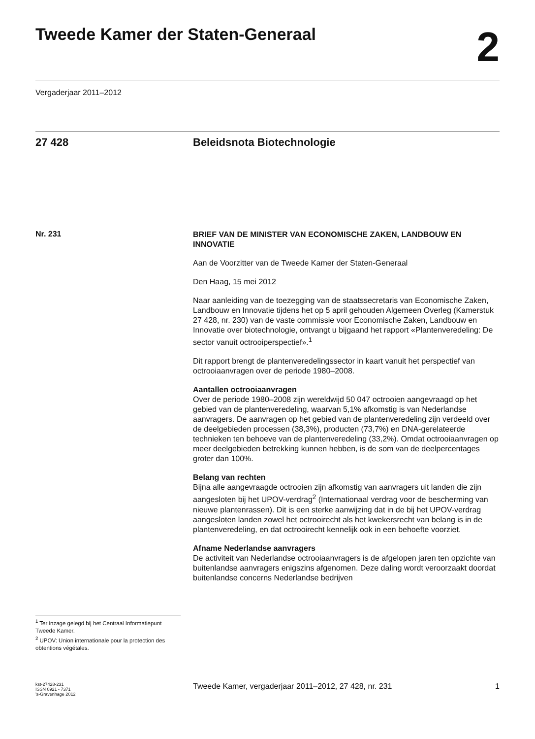Tweede Kamer der Staten-Generaal
2
Vergaderjaar 2011–2012
27 428 Beleidsnota Biotechnologie
Nr. 231
<sup>1</sup> Ter inzage gelegd bij het Centraal Informatiepunt Tweede Kamer.
<sup>2</sup> UPOV: Union internationale pour la protection des obtentions végétales.
BRIEF VAN DE MINISTER VAN ECONOMISCHE ZAKEN, LANDBOUW EN INNOVATIE
Aan de Voorzitter van de Tweede Kamer der Staten-Generaal
Den Haag, 15 mei 2012
Naar aanleiding van de toezegging van de staatssecretaris van Economische Zaken, Landbouw en Innovatie tijdens het op 5 april gehouden Algemeen Overleg (Kamerstuk 27 428, nr. 230) van de vaste commissie voor Economische Zaken, Landbouw en Innovatie over biotechnologie, ontvangt u bijgaand het rapport «Plantenveredeling: De sector vanuit octrooiperspectief».<sup>1</sup>
Dit rapport brengt de plantenveredelingssector in kaart vanuit het perspectief van octrooiaanvragen over de periode 1980–2008.
Aantallen octrooiaanvragen
Over de periode 1980–2008 zijn wereldwijd 50 047 octrooien aangevraagd op het gebied van de plantenveredeling, waarvan 5,1% afkomstig is van Nederlandse aanvragers. De aanvragen op het gebied van de plantenveredeling zijn verdeeld over de deelgebieden processen (38,3%), producten (73,7%) en DNA-gerelateerde technieken ten behoeve van de plantenveredeling (33,2%). Omdat octrooiaanvragen op meer deelgebieden betrekking kunnen hebben, is de som van de deelpercentages groter dan 100%.
Belang van rechten
Bijna alle aangevraagde octrooien zijn afkomstig van aanvragers uit landen die zijn aangesloten bij het UPOV-verdrag<sup>2</sup> (Internationaal verdrag voor de bescherming van nieuwe plantenrassen). Dit is een sterke aanwijzing dat in de bij het UPOV-verdrag aangesloten landen zowel het octrooirecht als het kwekersrecht van belang is in de plantenveredeling, en dat octrooirecht kennelijk ook in een behoefte voorziet.
Afname Nederlandse aanvragers
De activiteit van Nederlandse octrooiaanvragers is de afgelopen jaren ten opzichte van buitenlandse aanvragers enigszins afgenomen. Deze daling wordt veroorzaakt doordat buitenlandse concerns Nederlandse bedrijven
kst-27428-231
ISSN 0921 - 7371
’s-Gravenhage 2012
Tweede Kamer, vergaderjaar 2011–2012, 27 428, nr. 231
1